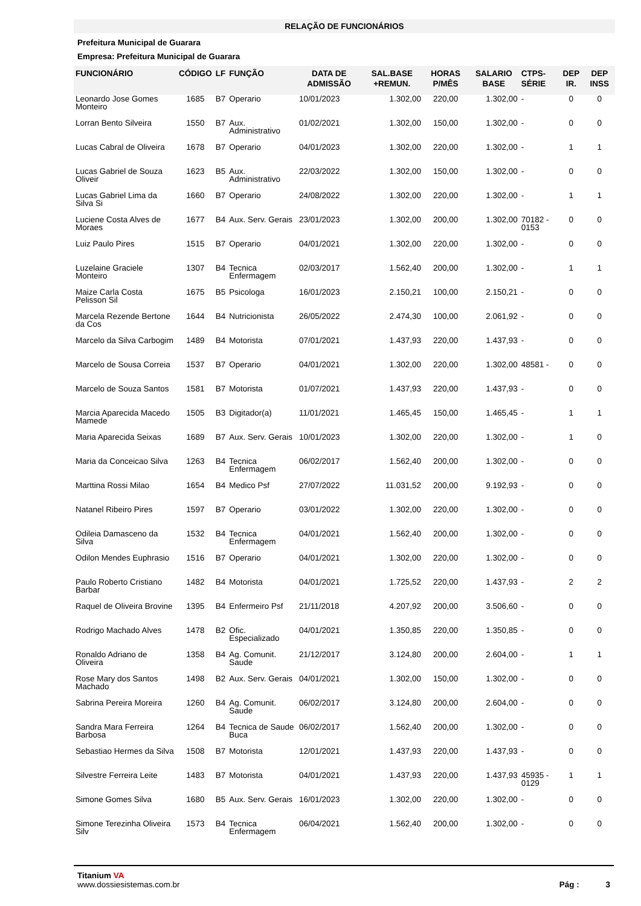RELAÇÃO DE FUNCIONÁRIOS
Prefeitura Municipal de Guarara
Empresa: Prefeitura Municipal de Guarara
| FUNCIONÁRIO | CÓDIGO | LF | FUNÇÃO | DATA DE ADMISSÃO | SAL.BASE +REMUN. | HORAS P/MÊS | SALARIO BASE | CTPS-SÉRIE | DEP IR. | DEP INSS |
| --- | --- | --- | --- | --- | --- | --- | --- | --- | --- | --- |
| Leonardo Jose Gomes Monteiro | 1685 | B7 | Operario | 10/01/2023 | 1.302,00 | 220,00 | 1.302,00 | - | 0 | 0 |
| Lorran Bento Silveira | 1550 | B7 | Aux. Administrativo | 01/02/2021 | 1.302,00 | 150,00 | 1.302,00 | - | 0 | 0 |
| Lucas Cabral de Oliveira | 1678 | B7 | Operario | 04/01/2023 | 1.302,00 | 220,00 | 1.302,00 | - | 1 | 1 |
| Lucas Gabriel de Souza Oliveir | 1623 | B5 | Aux. Administrativo | 22/03/2022 | 1.302,00 | 150,00 | 1.302,00 | - | 0 | 0 |
| Lucas Gabriel Lima da Silva Si | 1660 | B7 | Operario | 24/08/2022 | 1.302,00 | 220,00 | 1.302,00 | - | 1 | 1 |
| Luciene Costa Alves de Moraes | 1677 | B4 | Aux. Serv. Gerais | 23/01/2023 | 1.302,00 | 200,00 | 1.302,00 | 70182 - 0153 | 0 | 0 |
| Luiz Paulo Pires | 1515 | B7 | Operario | 04/01/2021 | 1.302,00 | 220,00 | 1.302,00 | - | 0 | 0 |
| Luzelaine Graciele Monteiro | 1307 | B4 | Tecnica Enfermagem | 02/03/2017 | 1.562,40 | 200,00 | 1.302,00 | - | 1 | 1 |
| Maize Carla Costa Pelisson Sil | 1675 | B5 | Psicologa | 16/01/2023 | 2.150,21 | 100,00 | 2.150,21 | - | 0 | 0 |
| Marcela Rezende Bertone da Cos | 1644 | B4 | Nutricionista | 26/05/2022 | 2.474,30 | 100,00 | 2.061,92 | - | 0 | 0 |
| Marcelo da Silva Carbogim | 1489 | B4 | Motorista | 07/01/2021 | 1.437,93 | 220,00 | 1.437,93 | - | 0 | 0 |
| Marcelo de Sousa Correia | 1537 | B7 | Operario | 04/01/2021 | 1.302,00 | 220,00 | 1.302,00 | 48581 - | 0 | 0 |
| Marcelo de Souza Santos | 1581 | B7 | Motorista | 01/07/2021 | 1.437,93 | 220,00 | 1.437,93 | - | 0 | 0 |
| Marcia Aparecida Macedo Mamede | 1505 | B3 | Digitador(a) | 11/01/2021 | 1.465,45 | 150,00 | 1.465,45 | - | 1 | 1 |
| Maria Aparecida Seixas | 1689 | B7 | Aux. Serv. Gerais | 10/01/2023 | 1.302,00 | 220,00 | 1.302,00 | - | 1 | 0 |
| Maria da Conceicao Silva | 1263 | B4 | Tecnica Enfermagem | 06/02/2017 | 1.562,40 | 200,00 | 1.302,00 | - | 0 | 0 |
| Marttina Rossi Milao | 1654 | B4 | Medico Psf | 27/07/2022 | 11.031,52 | 200,00 | 9.192,93 | - | 0 | 0 |
| Natanel Ribeiro Pires | 1597 | B7 | Operario | 03/01/2022 | 1.302,00 | 220,00 | 1.302,00 | - | 0 | 0 |
| Odileia Damasceno da Silva | 1532 | B4 | Tecnica Enfermagem | 04/01/2021 | 1.562,40 | 200,00 | 1.302,00 | - | 0 | 0 |
| Odilon Mendes Euphrasio | 1516 | B7 | Operario | 04/01/2021 | 1.302,00 | 220,00 | 1.302,00 | - | 0 | 0 |
| Paulo Roberto Cristiano Barbar | 1482 | B4 | Motorista | 04/01/2021 | 1.725,52 | 220,00 | 1.437,93 | - | 2 | 2 |
| Raquel de Oliveira Brovine | 1395 | B4 | Enfermeiro Psf | 21/11/2018 | 4.207,92 | 200,00 | 3.506,60 | - | 0 | 0 |
| Rodrigo Machado Alves | 1478 | B2 | Ofic. Especializado | 04/01/2021 | 1.350,85 | 220,00 | 1.350,85 | - | 0 | 0 |
| Ronaldo Adriano de Oliveira | 1358 | B4 | Ag. Comunit. Saude | 21/12/2017 | 3.124,80 | 200,00 | 2.604,00 | - | 1 | 1 |
| Rose Mary dos Santos Machado | 1498 | B2 | Aux. Serv. Gerais | 04/01/2021 | 1.302,00 | 150,00 | 1.302,00 | - | 0 | 0 |
| Sabrina Pereira Moreira | 1260 | B4 | Ag. Comunit. Saude | 06/02/2017 | 3.124,80 | 200,00 | 2.604,00 | - | 0 | 0 |
| Sandra Mara Ferreira Barbosa | 1264 | B4 | Tecnica de Saude Buca | 06/02/2017 | 1.562,40 | 200,00 | 1.302,00 | - | 0 | 0 |
| Sebastiao Hermes da Silva | 1508 | B7 | Motorista | 12/01/2021 | 1.437,93 | 220,00 | 1.437,93 | - | 0 | 0 |
| Silvestre Ferreira Leite | 1483 | B7 | Motorista | 04/01/2021 | 1.437,93 | 220,00 | 1.437,93 | 45935 - 0129 | 1 | 1 |
| Simone Gomes Silva | 1680 | B5 | Aux. Serv. Gerais | 16/01/2023 | 1.302,00 | 220,00 | 1.302,00 | - | 0 | 0 |
| Simone Terezinha Oliveira Silv | 1573 | B4 | Tecnica Enfermagem | 06/04/2021 | 1.562,40 | 200,00 | 1.302,00 | - | 0 | 0 |
Titanium VA
www.dossiesistemas.com.br
Pág : 3